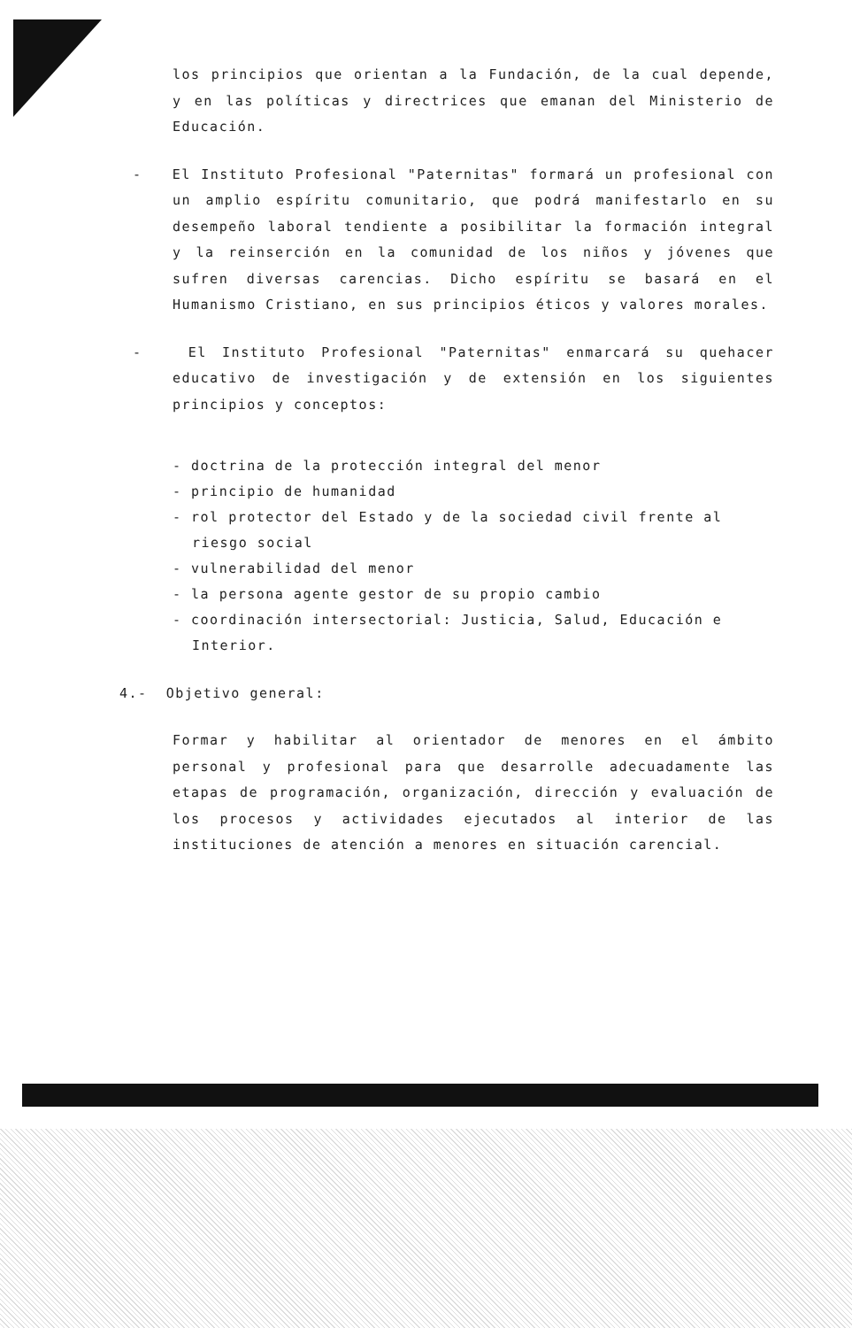los principios que orientan a la Fundación, de la cual depende, y en las políticas y directrices que emanan del Ministerio de Educación.
- El Instituto Profesional "Paternitas" formará un profesional con un amplio espíritu comunitario, que podrá manifestarlo en su desempeño laboral tendiente a posibilitar la formación integral y la reinserción en la comunidad de los niños y jóvenes que sufren diversas carencias. Dicho espíritu se basará en el Humanismo Cristiano, en sus principios éticos y valores morales.
- El Instituto Profesional "Paternitas" enmarcará su quehacer educativo de investigación y de extensión en los siguientes principios y conceptos:
- doctrina de la protección integral del menor
- principio de humanidad
- rol protector del Estado y de la sociedad civil frente al riesgo social
- vulnerabilidad del menor
- la persona agente gestor de su propio cambio
- coordinación intersectorial: Justicia, Salud, Educación e Interior.
4.- Objetivo general:
Formar y habilitar al orientador de menores en el ámbito personal y profesional para que desarrolle adecuadamente las etapas de programación, organización, dirección y evaluación de los procesos y actividades ejecutados al interior de las instituciones de atención a menores en situación carencial.